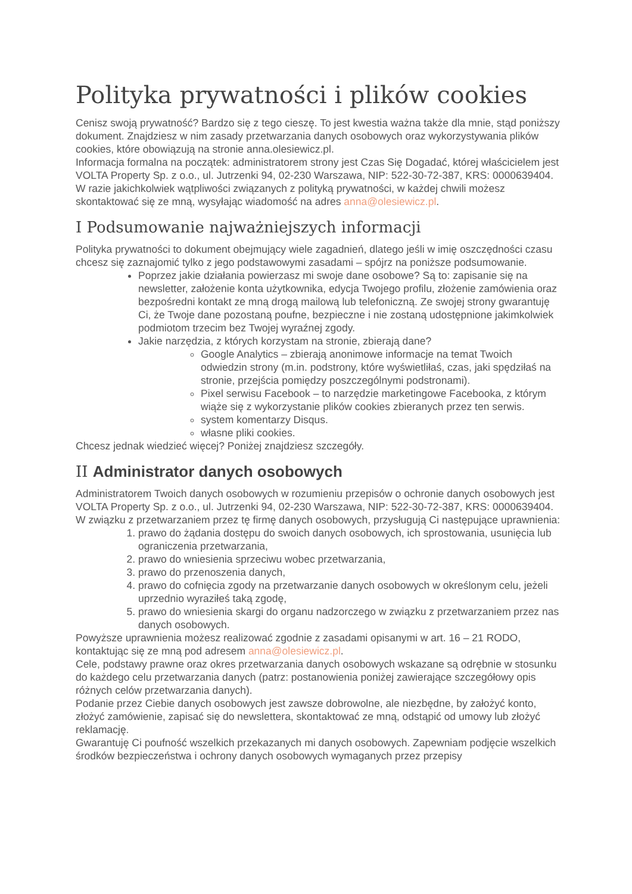Polityka prywatności i plików cookies
Cenisz swoją prywatność? Bardzo się z tego cieszę. To jest kwestia ważna także dla mnie, stąd poniższy dokument. Znajdziesz w nim zasady przetwarzania danych osobowych oraz wykorzystywania plików cookies, które obowiązują na stronie anna.olesiewicz.pl.
Informacja formalna na początek: administratorem strony jest Czas Się Dogadać, której właścicielem jest VOLTA Property Sp. z o.o., ul. Jutrzenki 94, 02-230 Warszawa, NIP: 522-30-72-387, KRS: 0000639404. W razie jakichkolwiek wątpliwości związanych z polityką prywatności, w każdej chwili możesz skontaktować się ze mną, wysyłając wiadomość na adres anna@olesiewicz.pl.
I Podsumowanie najważniejszych informacji
Polityka prywatności to dokument obejmujący wiele zagadnień, dlatego jeśli w imię oszczędności czasu chcesz się zaznajomić tylko z jego podstawowymi zasadami – spójrz na poniższe podsumowanie.
Poprzez jakie działania powierzasz mi swoje dane osobowe? Są to: zapisanie się na newsletter, założenie konta użytkownika, edycja Twojego profilu, złożenie zamówienia oraz bezpośredni kontakt ze mną drogą mailową lub telefoniczną. Ze swojej strony gwarantuję Ci, że Twoje dane pozostaną poufne, bezpieczne i nie zostaną udostępnione jakimkolwiek podmiotom trzecim bez Twojej wyraźnej zgody.
Jakie narzędzia, z których korzystam na stronie, zbierają dane?
Google Analytics – zbierają anonimowe informacje na temat Twoich odwiedzin strony (m.in. podstrony, które wyświetliłaś, czas, jaki spędziłaś na stronie, przejścia pomiędzy poszczególnymi podstronami).
Pixel serwisu Facebook – to narzędzie marketingowe Facebooka, z którym wiąże się z wykorzystanie plików cookies zbieranych przez ten serwis.
system komentarzy Disqus.
własne pliki cookies.
Chcesz jednak wiedzieć więcej? Poniżej znajdziesz szczegóły.
II Administrator danych osobowych
Administratorem Twoich danych osobowych w rozumieniu przepisów o ochronie danych osobowych jest VOLTA Property Sp. z o.o., ul. Jutrzenki 94, 02-230 Warszawa, NIP: 522-30-72-387, KRS: 0000639404.
W związku z przetwarzaniem przez tę firmę danych osobowych, przysługują Ci następujące uprawnienia:
1. prawo do żądania dostępu do swoich danych osobowych, ich sprostowania, usunięcia lub ograniczenia przetwarzania,
2. prawo do wniesienia sprzeciwu wobec przetwarzania,
3. prawo do przenoszenia danych,
4. prawo do cofnięcia zgody na przetwarzanie danych osobowych w określonym celu, jeżeli uprzednio wyraziłeś taką zgodę,
5. prawo do wniesienia skargi do organu nadzorczego w związku z przetwarzaniem przez nas danych osobowych.
Powyższe uprawnienia możesz realizować zgodnie z zasadami opisanymi w art. 16 – 21 RODO, kontaktując się ze mną pod adresem anna@olesiewicz.pl.
Cele, podstawy prawne oraz okres przetwarzania danych osobowych wskazane są odrębnie w stosunku do każdego celu przetwarzania danych (patrz: postanowienia poniżej zawierające szczegółowy opis różnych celów przetwarzania danych).
Podanie przez Ciebie danych osobowych jest zawsze dobrowolne, ale niezbędne, by założyć konto, złożyć zamówienie, zapisać się do newslettera, skontaktować ze mną, odstąpić od umowy lub złożyć reklamację.
Gwarantuję Ci poufność wszelkich przekazanych mi danych osobowych. Zapewniam podjęcie wszelkich środków bezpieczeństwa i ochrony danych osobowych wymaganych przez przepisy